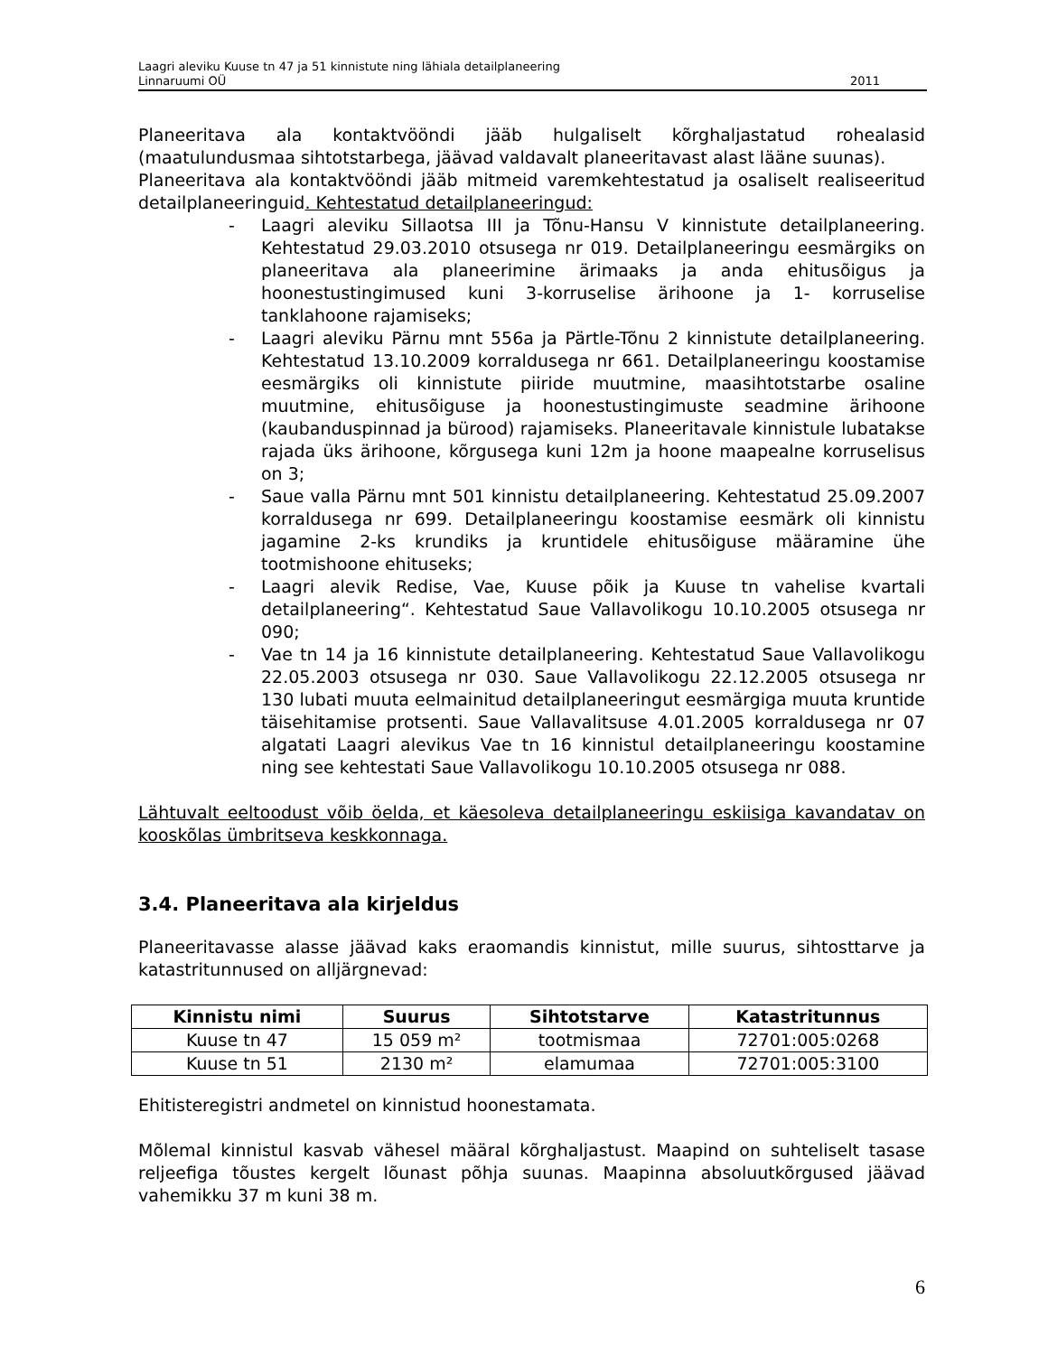Laagri aleviku Kuuse tn 47 ja 51 kinnistute ning lähiala detailplaneering
Linnaruumi OÜ
2011
Planeeritava ala kontaktvööndi jääb hulgaliselt kõrghaljastatud rohealasid (maatulundusmaa sihtotstarbega, jäävad valdavalt planeeritavast alast lääne suunas).
Planeeritava ala kontaktvööndi jääb mitmeid varemkehtestatud ja osaliselt realiseeritud detailplaneeringuid. Kehtestatud detailplaneeringud:
- Laagri aleviku Sillaotsa III ja Tõnu-Hansu V kinnistute detailplaneering. Kehtestatud 29.03.2010 otsusega nr 019. Detailplaneeringu eesmärgiks on planeeritava ala planeerimine ärimaaks ja anda ehitusõigus ja hoonestustingimused kuni 3-korruselise ärihoone ja 1- korruselise tanklahoone rajamiseks;
- Laagri aleviku Pärnu mnt 556a ja Pärtle-Tõnu 2 kinnistute detailplaneering. Kehtestatud 13.10.2009 korraldusega nr 661. Detailplaneeringu koostamise eesmärgiks oli kinnistute piiride muutmine, maasihtotstarbe osaline muutmine, ehitusõiguse ja hoonestustingimuste seadmine ärihoone (kaubanduspinnad ja bürood) rajamiseks. Planeeritavale kinnistule lubatakse rajada üks ärihoone, kõrgusega kuni 12m ja hoone maapealne korruselisus on 3;
- Saue valla Pärnu mnt 501 kinnistu detailplaneering. Kehtestatud 25.09.2007 korraldusega nr 699. Detailplaneeringu koostamise eesmärk oli kinnistu jagamine 2-ks krundiks ja kruntidele ehitusõiguse määramine ühe tootmishoone ehituseks;
- Laagri alevik Redise, Vae, Kuuse põik ja Kuuse tn vahelise kvartali detailplaneering“. Kehtestatud Saue Vallavolikogu 10.10.2005 otsusega nr 090;
- Vae tn 14 ja 16 kinnistute detailplaneering. Kehtestatud Saue Vallavolikogu 22.05.2003 otsusega nr 030. Saue Vallavolikogu 22.12.2005 otsusega nr 130 lubati muuta eelmainitud detailplaneeringut eesmärgiga muuta kruntide täisehitamise protsenti. Saue Vallavalitsuse 4.01.2005 korraldusega nr 07 algatati Laagri alevikus Vae tn 16 kinnistul detailplaneeringu koostamine ning see kehtestati Saue Vallavolikogu 10.10.2005 otsusega nr 088.
Lähtuvalt eeltoodust võib öelda, et käesoleva detailplaneeringu eskiisiga kavandatav on kooskõlas ümbritseva keskkonnaga.
3.4. Planeeritava ala kirjeldus
Planeeritavasse alasse jäävad kaks eraomandis kinnistut, mille suurus, sihtosttarve ja katastritunnused on alljärgnevad:
| Kinnistu nimi | Suurus | Sihtotstarve | Katastritunnus |
| --- | --- | --- | --- |
| Kuuse tn 47 | 15 059 m² | tootmismaa | 72701:005:0268 |
| Kuuse tn 51 | 2130 m² | elamumaa | 72701:005:3100 |
Ehitisteregistri andmetel on kinnistud hoonestamata.
Mõlemal kinnistul kasvab vähesel määral kõrghaljastust. Maapind on suhteliselt tasase reljeefiga tõustes kergelt lõunast põhja suunas. Maapinna absoluutkõrgused jäävad vahemikku 37 m kuni 38 m.
6